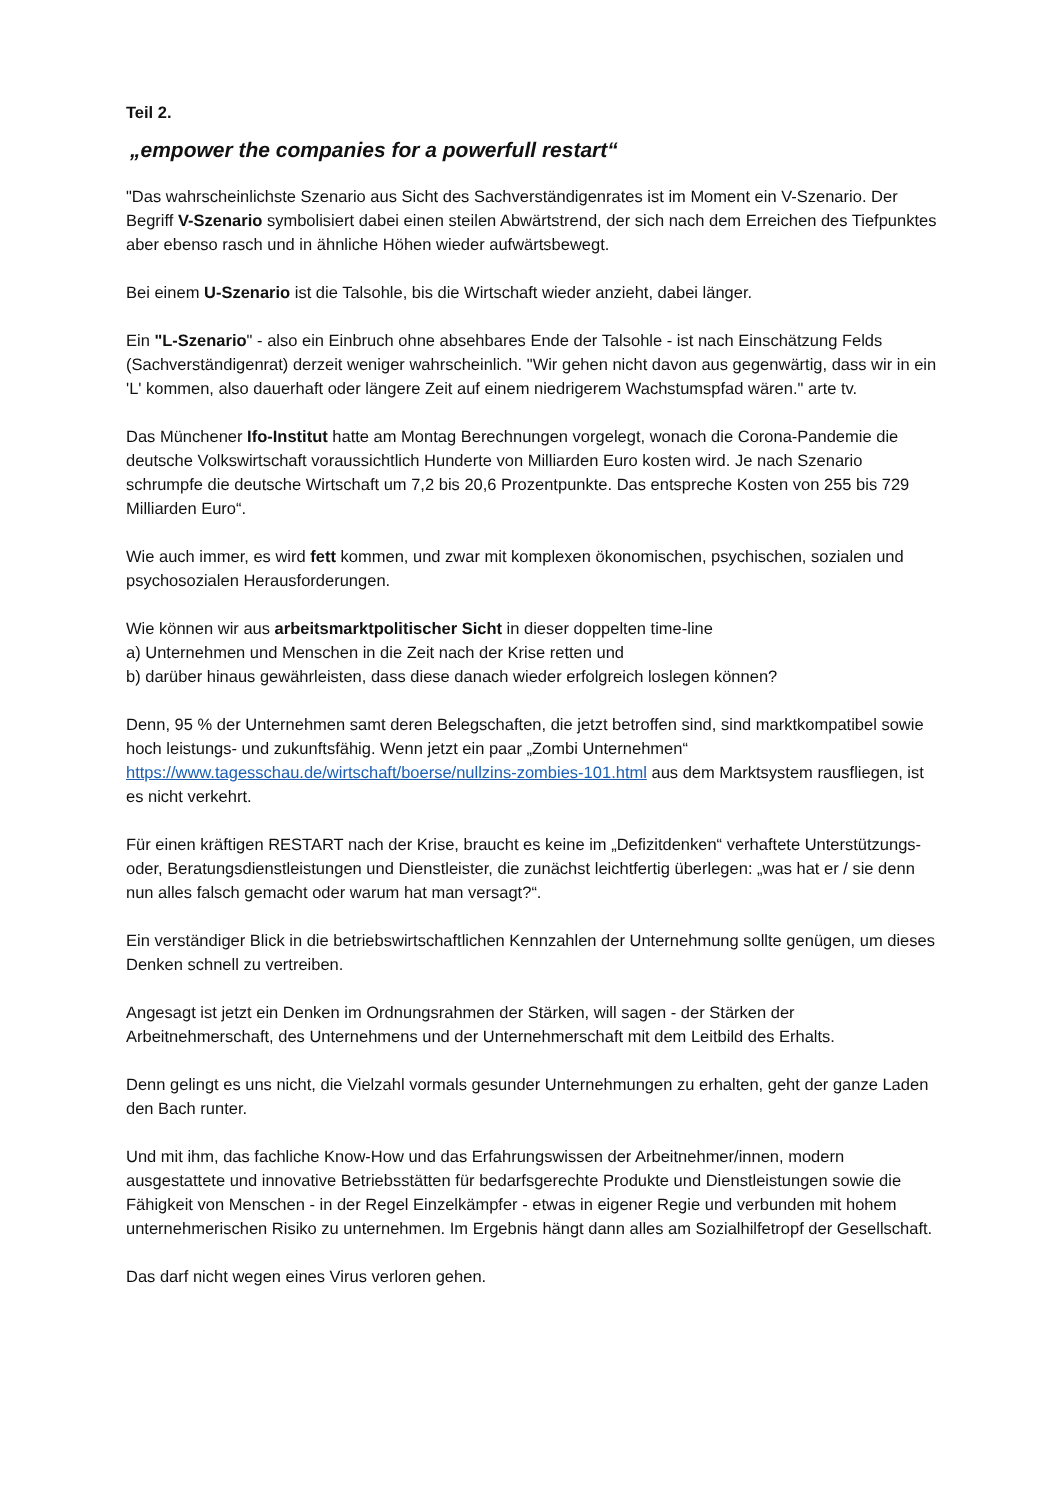Teil 2.
„empower the companies for a powerfull restart“
"Das wahrscheinlichste Szenario aus Sicht des Sachverständigenrates ist im Moment ein V-Szenario. Der Begriff V-Szenario symbolisiert dabei einen steilen Abwärtstrend, der sich nach dem Erreichen des Tiefpunktes aber ebenso rasch und in ähnliche Höhen wieder aufwärtsbewegt.
Bei einem U-Szenario ist die Talsohle, bis die Wirtschaft wieder anzieht, dabei länger.
Ein "L-Szenario" - also ein Einbruch ohne absehbares Ende der Talsohle - ist nach Einschätzung Felds (Sachverständigenrat) derzeit weniger wahrscheinlich. "Wir gehen nicht davon aus gegenwärtig, dass wir in ein 'L' kommen, also dauerhaft oder längere Zeit auf einem niedrigerem Wachstumspfad wären." arte tv.
Das Münchener Ifo-Institut hatte am Montag Berechnungen vorgelegt, wonach die Corona-Pandemie die deutsche Volkswirtschaft voraussichtlich Hunderte von Milliarden Euro kosten wird. Je nach Szenario schrumpfe die deutsche Wirtschaft um 7,2 bis 20,6 Prozentpunkte. Das entspreche Kosten von 255 bis 729 Milliarden Euro“.
Wie auch immer, es wird fett kommen, und zwar mit komplexen ökonomischen, psychischen, sozialen und psychosozialen Herausforderungen.
Wie können wir aus arbeitsmarktpolitischer Sicht in dieser doppelten time-line
a) Unternehmen und Menschen in die Zeit nach der Krise retten und
b) darüber hinaus gewährleisten, dass diese danach wieder erfolgreich loslegen können?
Denn, 95 % der Unternehmen samt deren Belegschaften, die jetzt betroffen sind, sind marktkompatibel sowie hoch leistungs- und zukunftsfähig. Wenn jetzt ein paar „Zombi Unternehmen“ https://www.tagesschau.de/wirtschaft/boerse/nullzins-zombies-101.html aus dem Marktsystem rausfliegen, ist es nicht verkehrt.
Für einen kräftigen RESTART nach der Krise, braucht es keine im „Defizitdenken“ verhaftete Unterstützungs- oder, Beratungsdienstleistungen und Dienstleister, die zunächst leichtfertig überlegen: „was hat er / sie denn nun alles falsch gemacht oder warum hat man versagt?“.
Ein verständiger Blick in die betriebswirtschaftlichen Kennzahlen der Unternehmung sollte genügen, um dieses Denken schnell zu vertreiben.
Angesagt ist jetzt ein Denken im Ordnungsrahmen der Stärken, will sagen - der Stärken der Arbeitnehmerschaft, des Unternehmens und der Unternehmerschaft mit dem Leitbild des Erhalts.
Denn gelingt es uns nicht, die Vielzahl vormals gesunder Unternehmungen zu erhalten, geht der ganze Laden den Bach runter.
Und mit ihm, das fachliche Know-How und das Erfahrungswissen der Arbeitnehmer/innen, modern ausgestattete und innovative Betriebsstätten für bedarfsgerechte Produkte und Dienstleistungen sowie die Fähigkeit von Menschen - in der Regel Einzelkämpfer - etwas in eigener Regie und verbunden mit hohem unternehmerischen Risiko zu unternehmen. Im Ergebnis hängt dann alles am Sozialhilfetropf der Gesellschaft.
Das darf nicht wegen eines Virus verloren gehen.